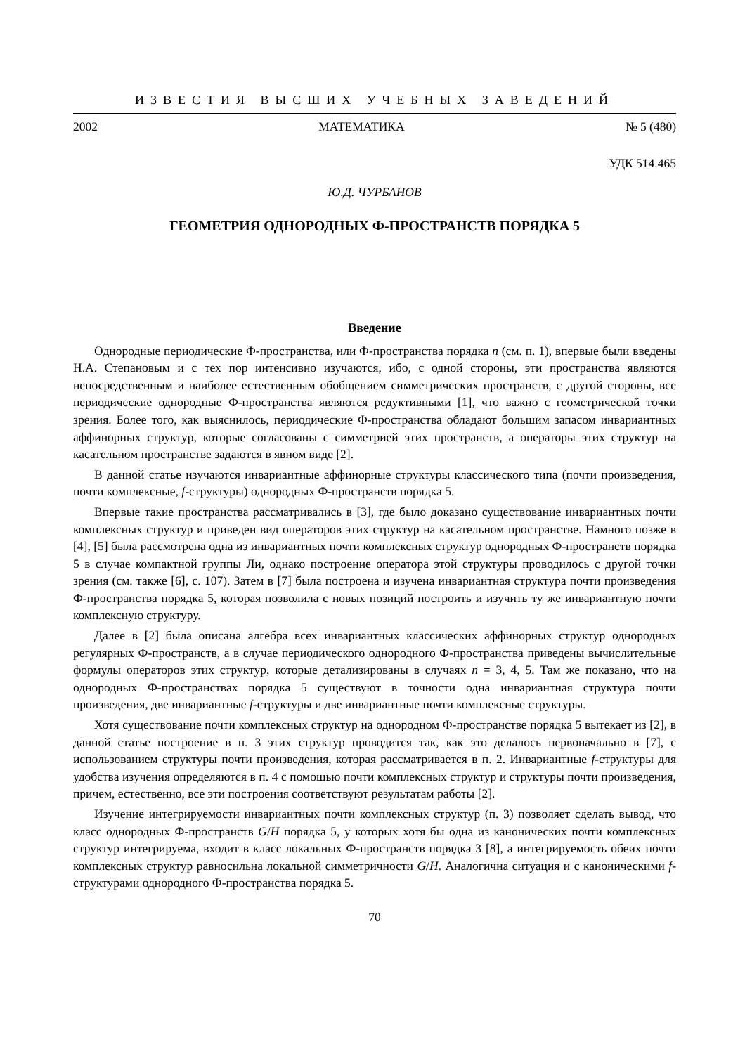ИЗВЕСТИЯ ВЫСШИХ УЧЕБНЫХ ЗАВЕДЕНИЙ
2002 МАТЕМАТИКА № 5 (480)
УДК 514.465
Ю.Д. ЧУРБАНОВ
ГЕОМЕТРИЯ ОДНОРОДНЫХ Ф-ПРОСТРАНСТВ ПОРЯДКА 5
Введение
Однородные периодические Ф-пространства, или Ф-пространства порядка n (см. п. 1), впервые были введены Н.А. Степановым и с тех пор интенсивно изучаются, ибо, с одной стороны, эти пространства являются непосредственным и наиболее естественным обобщением симметрических пространств, с другой стороны, все периодические однородные Ф-пространства являются редуктивными [1], что важно с геометрической точки зрения. Более того, как выяснилось, периодические Ф-пространства обладают большим запасом инвариантных аффинорных структур, которые согласованы с симметрией этих пространств, а операторы этих структур на касательном пространстве задаются в явном виде [2].
В данной статье изучаются инвариантные аффинорные структуры классического типа (почти произведения, почти комплексные, f-структуры) однородных Ф-пространств порядка 5.
Впервые такие пространства рассматривались в [3], где было доказано существование инвариантных почти комплексных структур и приведен вид операторов этих структур на касательном пространстве. Намного позже в [4], [5] была рассмотрена одна из инвариантных почти комплексных структур однородных Ф-пространств порядка 5 в случае компактной группы Ли, однако построение оператора этой структуры проводилось с другой точки зрения (см. также [6], с. 107). Затем в [7] была построена и изучена инвариантная структура почти произведения Ф-пространства порядка 5, которая позволила с новых позиций построить и изучить ту же инвариантную почти комплексную структуру.
Далее в [2] была описана алгебра всех инвариантных классических аффинорных структур однородных регулярных Ф-пространств, а в случае периодического однородного Ф-пространства приведены вычислительные формулы операторов этих структур, которые детализированы в случаях n = 3, 4, 5. Там же показано, что на однородных Ф-пространствах порядка 5 существуют в точности одна инвариантная структура почти произведения, две инвариантные f-структуры и две инвариантные почти комплексные структуры.
Хотя существование почти комплексных структур на однородном Ф-пространстве порядка 5 вытекает из [2], в данной статье построение в п. 3 этих структур проводится так, как это делалось первоначально в [7], с использованием структуры почти произведения, которая рассматривается в п. 2. Инвариантные f-структуры для удобства изучения определяются в п. 4 с помощью почти комплексных структур и структуры почти произведения, причем, естественно, все эти построения соответствуют результатам работы [2].
Изучение интегрируемости инвариантных почти комплексных структур (п. 3) позволяет сделать вывод, что класс однородных Ф-пространств G/H порядка 5, у которых хотя бы одна из канонических почти комплексных структур интегрируема, входит в класс локальных Ф-пространств порядка 3 [8], а интегрируемость обеих почти комплексных структур равносильна локальной симметричности G/H. Аналогична ситуация и с каноническими f-структурами однородного Ф-пространства порядка 5.
70